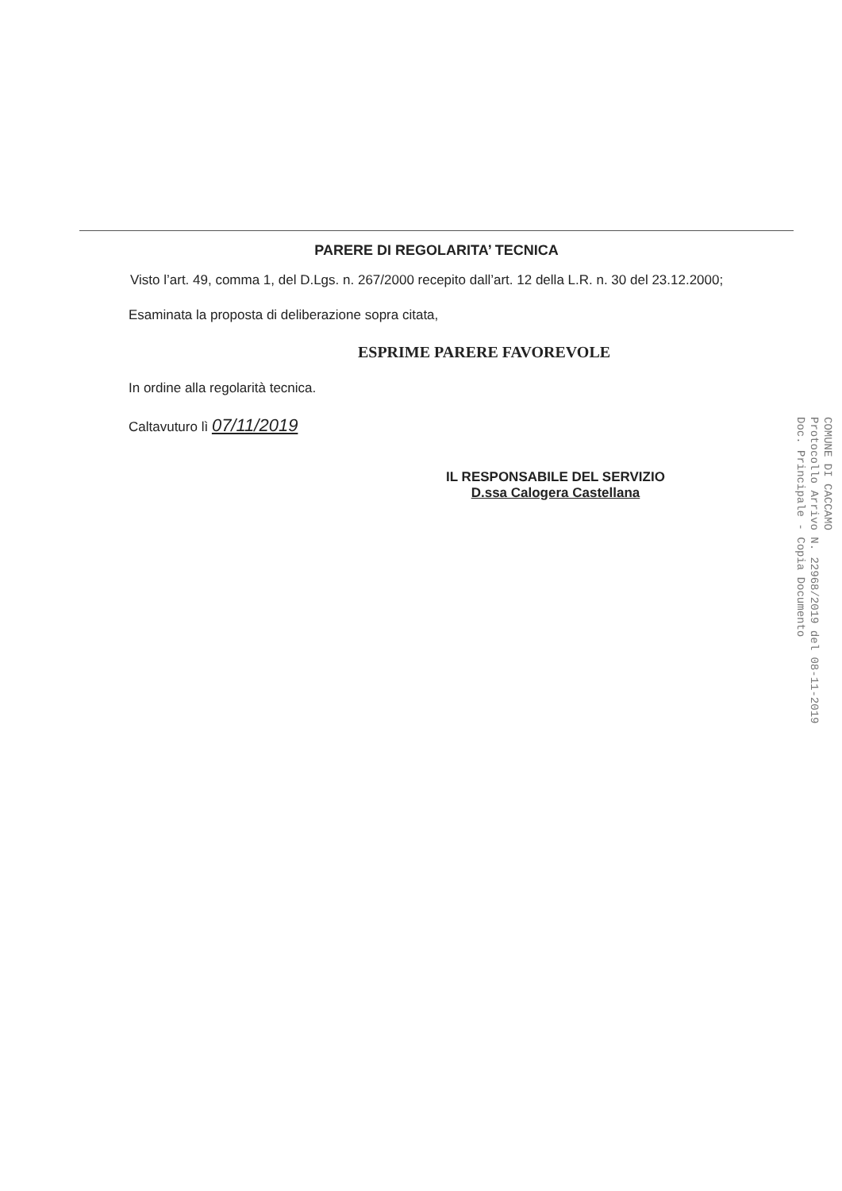PARERE DI REGOLARITA’ TECNICA
Visto l’art. 49, comma 1, del D.Lgs. n. 267/2000 recepito dall’art. 12 della L.R. n. 30 del 23.12.2000;
Esaminata la proposta di deliberazione sopra citata,
ESPRIME PARERE FAVOREVOLE
In ordine alla regolarità tecnica.
Caltavuturo lì 07/11/2019
IL RESPONSABILE DEL SERVIZIO
D.ssa Calogera Castellana
COMUNE DI CACCAMO
Protocollo Arrivo N. 22968/2019 del 08-11-2019
Doc. Principale - Copia Documento